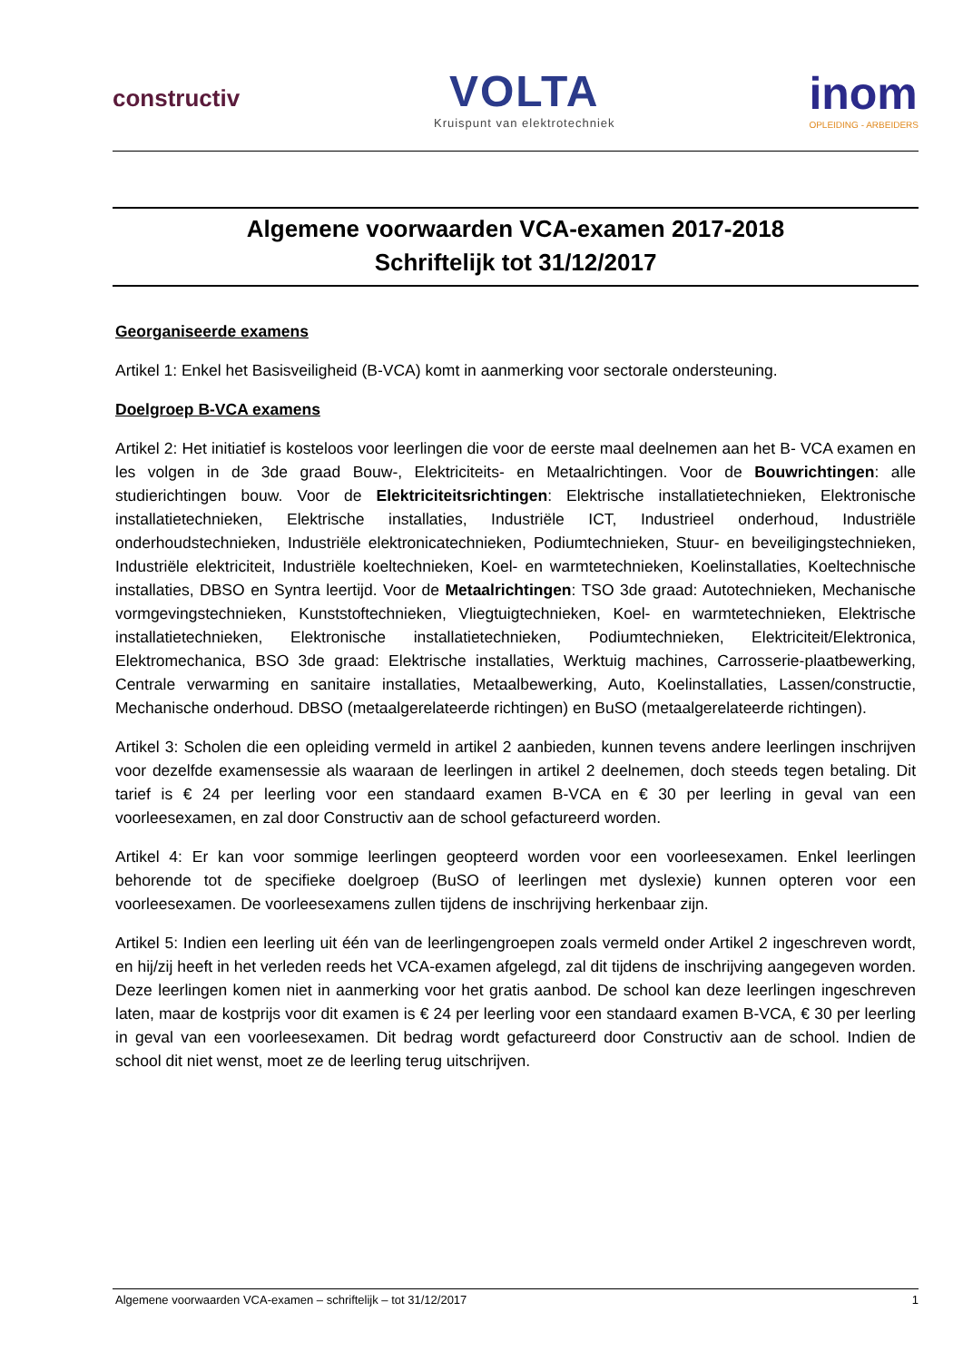constructiv
VOLTA
Kruispunt van elektrotechniek
inom
OPLEIDING - ARBEIDERS
Algemene voorwaarden VCA-examen 2017-2018
Schriftelijk tot 31/12/2017
Georganiseerde examens
Artikel 1: Enkel het Basisveiligheid (B-VCA) komt in aanmerking voor sectorale ondersteuning.
Doelgroep B-VCA examens
Artikel 2: Het initiatief is kosteloos voor leerlingen die voor de eerste maal deelnemen aan het B- VCA examen en les volgen in de 3de graad Bouw-, Elektriciteits- en Metaalrichtingen. Voor de Bouwrichtingen: alle studierichtingen bouw. Voor de Elektriciteitsrichtingen: Elektrische installatietechnieken, Elektronische installatietechnieken, Elektrische installaties, Industriële ICT, Industrieel onderhoud, Industriële onderhoudstechnieken, Industriële elektronicatechnieken, Podiumtechnieken, Stuur- en beveiligingstechnieken, Industriële elektriciteit, Industriële koeltechnieken, Koel- en warmtetechnieken, Koelinstallaties, Koeltechnische installaties, DBSO en Syntra leertijd. Voor de Metaalrichtingen: TSO 3de graad: Autotechnieken, Mechanische vormgevingstechnieken, Kunststoftechnieken, Vliegtuigtechnieken, Koel- en warmtetechnieken, Elektrische installatietechnieken, Elektronische installatietechnieken, Podiumtechnieken, Elektriciteit/Elektronica, Elektromechanica, BSO 3de graad: Elektrische installaties, Werktuig machines, Carrosserie-plaatbewerking, Centrale verwarming en sanitaire installaties, Metaalbewerking, Auto, Koelinstallaties, Lassen/constructie, Mechanische onderhoud. DBSO (metaalgerelateerde richtingen) en BuSO (metaalgerelateerde richtingen).
Artikel 3: Scholen die een opleiding vermeld in artikel 2 aanbieden, kunnen tevens andere leerlingen inschrijven voor dezelfde examensessie als waaraan de leerlingen in artikel 2 deelnemen, doch steeds tegen betaling. Dit tarief is € 24 per leerling voor een standaard examen B-VCA en € 30 per leerling in geval van een voorleesexamen, en zal door Constructiv aan de school gefactureerd worden.
Artikel 4: Er kan voor sommige leerlingen geopteerd worden voor een voorleesexamen. Enkel leerlingen behorende tot de specifieke doelgroep (BuSO of leerlingen met dyslexie) kunnen opteren voor een voorleesexamen. De voorleesexamens zullen tijdens de inschrijving herkenbaar zijn.
Artikel 5: Indien een leerling uit één van de leerlingengroepen zoals vermeld onder Artikel 2 ingeschreven wordt, en hij/zij heeft in het verleden reeds het VCA-examen afgelegd, zal dit tijdens de inschrijving aangegeven worden. Deze leerlingen komen niet in aanmerking voor het gratis aanbod. De school kan deze leerlingen ingeschreven laten, maar de kostprijs voor dit examen is € 24 per leerling voor een standaard examen B-VCA, € 30 per leerling in geval van een voorleesexamen. Dit bedrag wordt gefactureerd door Constructiv aan de school. Indien de school dit niet wenst, moet ze de leerling terug uitschrijven.
Algemene voorwaarden VCA-examen – schriftelijk – tot 31/12/2017 1